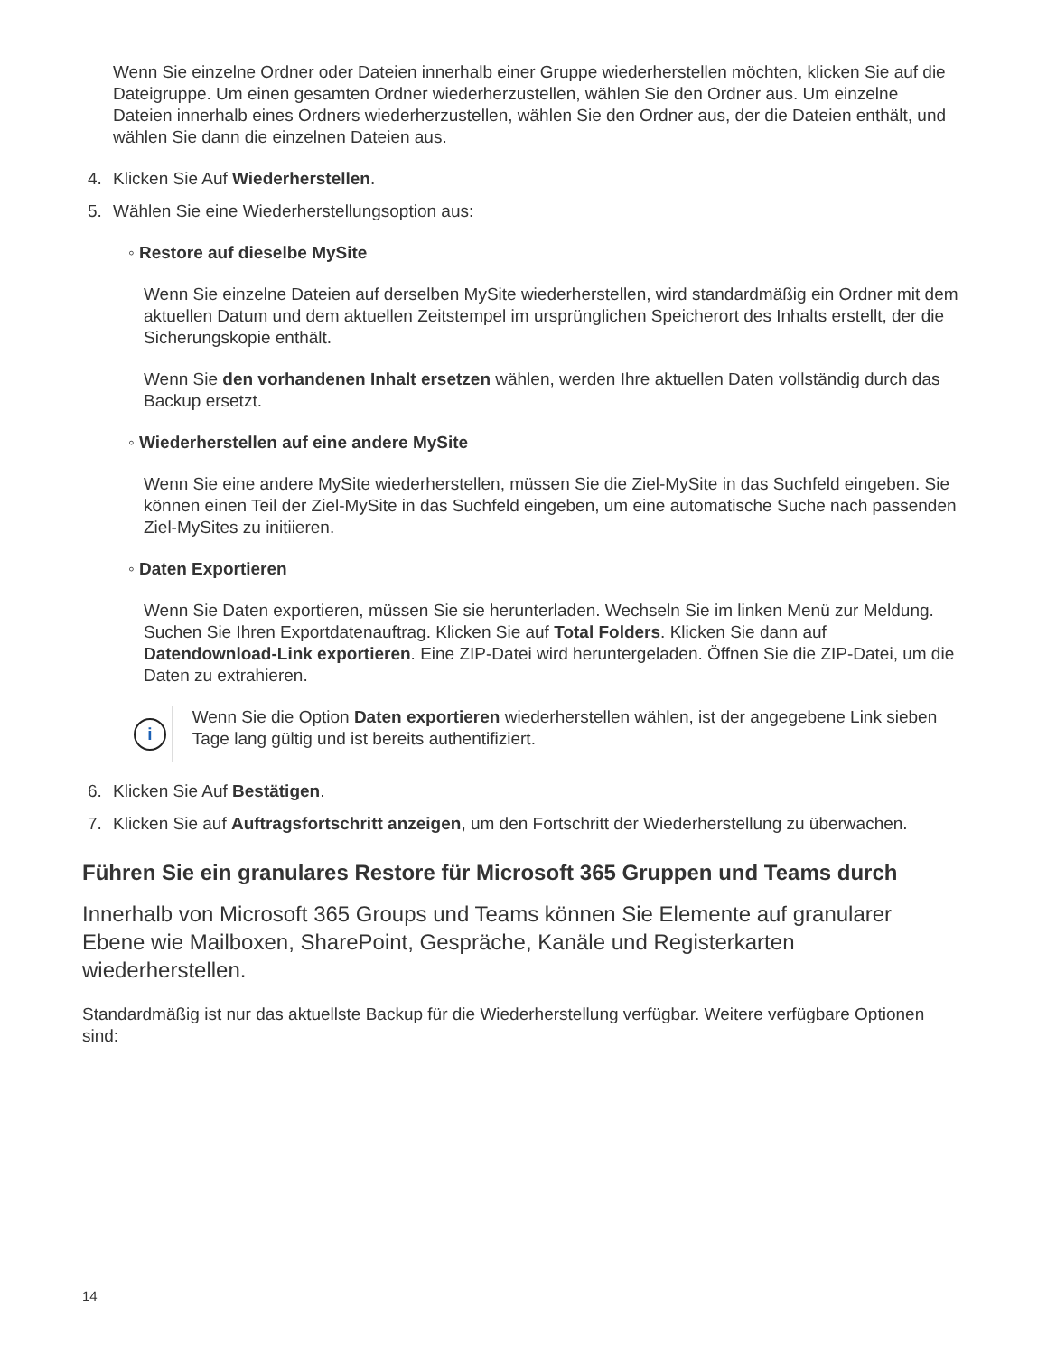Wenn Sie einzelne Ordner oder Dateien innerhalb einer Gruppe wiederherstellen möchten, klicken Sie auf die Dateigruppe. Um einen gesamten Ordner wiederherzustellen, wählen Sie den Ordner aus. Um einzelne Dateien innerhalb eines Ordners wiederherzustellen, wählen Sie den Ordner aus, der die Dateien enthält, und wählen Sie dann die einzelnen Dateien aus.
4. Klicken Sie Auf Wiederherstellen.
5. Wählen Sie eine Wiederherstellungsoption aus:
◦ Restore auf dieselbe MySite
Wenn Sie einzelne Dateien auf derselben MySite wiederherstellen, wird standardmäßig ein Ordner mit dem aktuellen Datum und dem aktuellen Zeitstempel im ursprünglichen Speicherort des Inhalts erstellt, der die Sicherungskopie enthält.
Wenn Sie den vorhandenen Inhalt ersetzen wählen, werden Ihre aktuellen Daten vollständig durch das Backup ersetzt.
◦ Wiederherstellen auf eine andere MySite
Wenn Sie eine andere MySite wiederherstellen, müssen Sie die Ziel-MySite in das Suchfeld eingeben. Sie können einen Teil der Ziel-MySite in das Suchfeld eingeben, um eine automatische Suche nach passenden Ziel-MySites zu initiieren.
◦ Daten Exportieren
Wenn Sie Daten exportieren, müssen Sie sie herunterladen. Wechseln Sie im linken Menü zur Meldung. Suchen Sie Ihren Exportdatenauftrag. Klicken Sie auf Total Folders. Klicken Sie dann auf Datendownload-Link exportieren. Eine ZIP-Datei wird heruntergeladen. Öffnen Sie die ZIP-Datei, um die Daten zu extrahieren.
i
Wenn Sie die Option Daten exportieren wiederherstellen wählen, ist der angegebene Link sieben Tage lang gültig und ist bereits authentifiziert.
6. Klicken Sie Auf Bestätigen.
7. Klicken Sie auf Auftragsfortschritt anzeigen, um den Fortschritt der Wiederherstellung zu überwachen.
Führen Sie ein granulares Restore für Microsoft 365 Gruppen und Teams durch
Innerhalb von Microsoft 365 Groups und Teams können Sie Elemente auf granularer Ebene wie Mailboxen, SharePoint, Gespräche, Kanäle und Registerkarten wiederherstellen.
Standardmäßig ist nur das aktuellste Backup für die Wiederherstellung verfügbar. Weitere verfügbare Optionen sind:
14